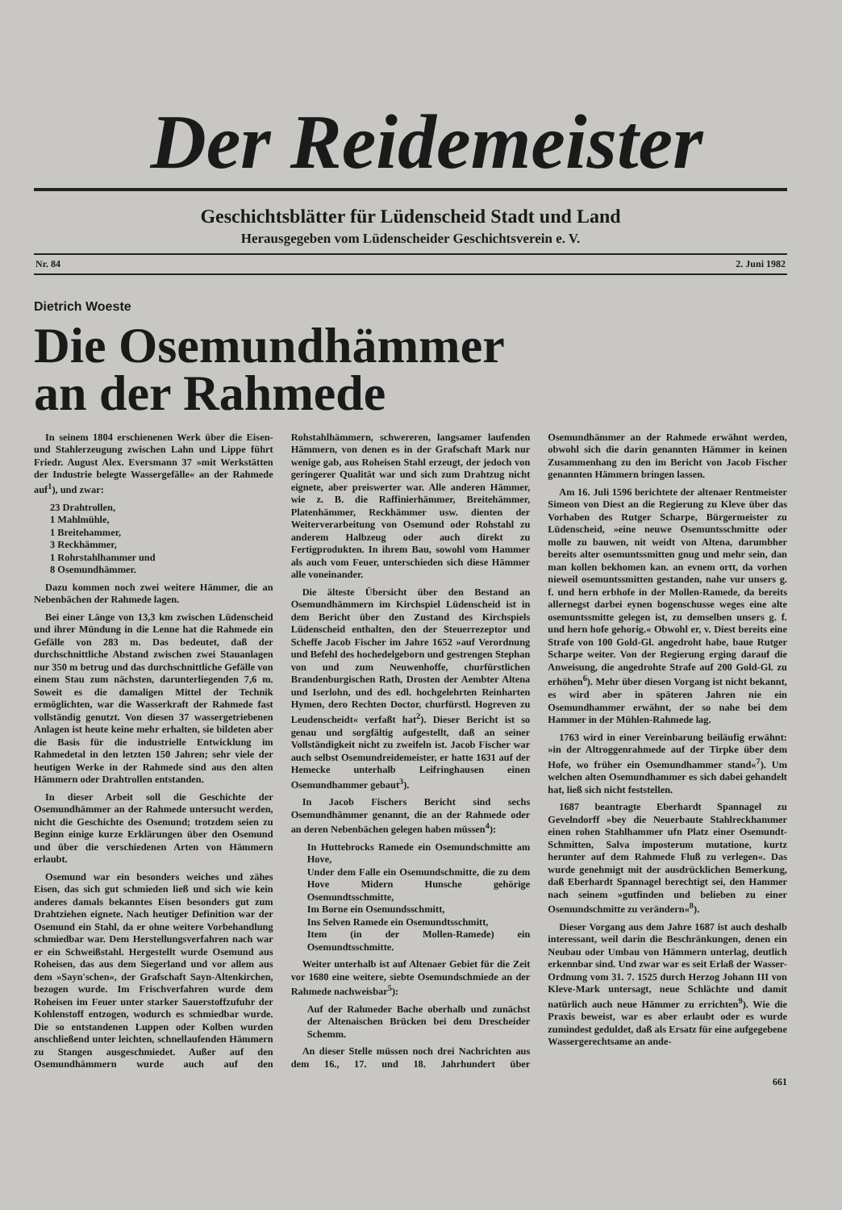Der Reidemeister
Geschichtsblätter für Lüdenscheid Stadt und Land
Herausgegeben vom Lüdenscheider Geschichtsverein e. V.
Nr. 84 2. Juni 1982
Dietrich Woeste
Die Osemundhämmer
an der Rahmede
In seinem 1804 erschienenen Werk über die Eisen- und Stahlerzeugung zwischen Lahn und Lippe führt Friedr. August Alex. Eversmann 37 »mit Werkstätten der Industrie belegte Wassergefälle« an der Rahmede auf<sup>1</sup>), und zwar:
23 Drahtrollen,
1 Mahlmühle,
1 Breitehammer,
3 Reckhämmer,
1 Rohrstahlhammer und
8 Osemundhämmer.
Dazu kommen noch zwei weitere Hämmer, die an Nebenbächen der Rahmede lagen.
Bei einer Länge von 13,3 km zwischen Lüdenscheid und ihrer Mündung in die Lenne hat die Rahmede ein Gefälle von 283 m. Das bedeutet, daß der durchschnittliche Abstand zwischen zwei Stauanlagen nur 350 m betrug und das durchschnittliche Gefälle von einem Stau zum nächsten, darunterliegenden 7,6 m. Soweit es die damaligen Mittel der Technik ermöglichten, war die Wasserkraft der Rahmede fast vollständig genutzt. Von diesen 37 wassergetriebenen Anlagen ist heute keine mehr erhalten, sie bildeten aber die Basis für die industrielle Entwicklung im Rahmedetal in den letzten 150 Jahren; sehr viele der heutigen Werke in der Rahmede sind aus den alten Hämmern oder Drahtrollen entstanden.
In dieser Arbeit soll die Geschichte der Osemundhämmer an der Rahmede untersucht werden, nicht die Geschichte des Osemund; trotzdem seien zu Beginn einige kurze Erklärungen über den Osemund und über die verschiedenen Arten von Hämmern erlaubt.
Osemund war ein besonders weiches und zähes Eisen, das sich gut schmieden ließ und sich wie kein anderes damals bekanntes Eisen besonders gut zum Drahtziehen eignete. Nach heutiger Definition war der Osemund ein Stahl, da er ohne weitere Vorbehandlung schmiedbar war. Dem Herstellungsverfahren nach war er ein Schweißstahl. Hergestellt wurde Osemund aus Roheisen, das aus dem Siegerland und vor allem aus dem »Sayn'schen«, der Grafschaft Sayn-Altenkirchen, bezogen wurde. Im Frischverfahren wurde dem Roheisen im Feuer unter starker Sauerstoffzufuhr der Kohlenstoff entzogen, wodurch es schmiedbar wurde. Die so entstandenen Luppen oder Kolben wurden anschließend unter leichten, schnellaufenden Hämmern zu Stangen ausgeschmiedet. Außer auf den Osemundhämmern wurde auch auf den Rohstahlhämmern, schwereren, langsamer laufenden Hämmern, von denen es in der Grafschaft Mark nur wenige gab, aus Roheisen Stahl erzeugt, der jedoch von geringerer Qualität war und sich zum Drahtzug nicht eignete, aber preiswerter war. Alle anderen Hämmer, wie z. B. die Raffinierhämmer, Breitehämmer, Platenhämmer, Reckhämmer usw. dienten der Weiterverarbeitung von Osemund oder Rohstahl zu anderem Halbzeug oder auch direkt zu Fertigprodukten. In ihrem Bau, sowohl vom Hammer als auch vom Feuer, unterschieden sich diese Hämmer alle voneinander.
Die älteste Übersicht über den Bestand an Osemundhämmern im Kirchspiel Lüdenscheid ist in dem Bericht über den Zustand des Kirchspiels Lüdenscheid enthalten, den der Steuerrezeptor und Scheffe Jacob Fischer im Jahre 1652 »auf Verordnung und Befehl des hochedelgeborn und gestrengen Stephan von und zum Neuwenhoffe, churfürstlichen Brandenburgischen Rath, Drosten der Aembter Altena und Iserlohn, und des edl. hochgelehrten Reinharten Hymen, dero Rechten Doctor, churfürstl. Hogreven zu Leudenscheidt« verfaßt hat<sup>2</sup>). Dieser Bericht ist so genau und sorgfältig aufgestellt, daß an seiner Vollständigkeit nicht zu zweifeln ist. Jacob Fischer war auch selbst Osemundreidemeister, er hatte 1631 auf der Hemecke unterhalb Leifringhausen einen Osemundhammer gebaut<sup>3</sup>).
In Jacob Fischers Bericht sind sechs Osemundhämmer genannt, die an der Rahmede oder an deren Nebenbächen gelegen haben müssen<sup>4</sup>):
In Huttebrocks Ramede ein Osemundschmitte am Hove,
Under dem Falle ein Osemundschmitte, die zu dem Hove Midern Hunsche gehörige Osemundtsschmitte,
Im Borne ein Osemundsschmitt,
Ins Selven Ramede ein Osemundtsschmitt,
Item (in der Mollen-Ramede) ein Osemundtsschmitte.
Weiter unterhalb ist auf Altenaer Gebiet für die Zeit vor 1680 eine weitere, siebte Osemundschmiede an der Rahmede nachweisbar<sup>5</sup>):
Auf der Rahmeder Bache oberhalb und zunächst der Altenaischen Brücken bei dem Drescheider Schemm.
An dieser Stelle müssen noch drei Nachrichten aus dem 16., 17. und 18. Jahrhundert über Osemundhämmer an der Rahmede erwähnt werden, obwohl sich die darin genannten Hämmer in keinen Zusammenhang zu den im Bericht von Jacob Fischer genannten Hämmern bringen lassen.
Am 16. Juli 1596 berichtete der altenaer Rentmeister Simeon von Diest an die Regierung zu Kleve über das Vorhaben des Rutger Scharpe, Bürgermeister zu Lüdenscheid, »eine neuwe Osemuntsschmitte oder molle zu bauwen, nit weidt von Altena, darumbher bereits alter osemuntssmitten gnug und mehr sein, dan man kollen bekhomen kan. an evnem ortt, da vorhen nieweil osemuntssmitten gestanden, nahe vur unsers g. f. und hern erbhofe in der Mollen-Ramede, da bereits allernegst darbei eynen bogenschusse weges eine alte osemuntssmitte gelegen ist, zu demselben unsers g. f. und hern hofe gehorig.« Obwohl er, v. Diest bereits eine Strafe von 100 Gold-Gl. angedroht habe, baue Rutger Scharpe weiter. Von der Regierung erging darauf die Anweisung, die angedrohte Strafe auf 200 Gold-Gl. zu erhöhen<sup>6</sup>). Mehr über diesen Vorgang ist nicht bekannt, es wird aber in späteren Jahren nie ein Osemundhammer erwähnt, der so nahe bei dem Hammer in der Mühlen-Rahmede lag.
1763 wird in einer Vereinbarung beiläufig erwähnt: »in der Altroggenrahmede auf der Tirpke über dem Hofe, wo früher ein Osemundhammer stand«<sup>7</sup>). Um welchen alten Osemundhammer es sich dabei gehandelt hat, ließ sich nicht feststellen.
1687 beantragte Eberhardt Spannagel zu Gevelndorff »bey die Neuerbaute Stahlreckhammer einen rohen Stahlhammer ufn Platz einer Osemundt-Schmitten, Salva imposterum mutatione, kurtz herunter auf dem Rahmede Fluß zu verlegen«. Das wurde genehmigt mit der ausdrücklichen Bemerkung, daß Eberhardt Spannagel berechtigt sei, den Hammer nach seinem »gutfinden und belieben zu einer Osemundschmitte zu verändern«<sup>8</sup>).
Dieser Vorgang aus dem Jahre 1687 ist auch deshalb interessant, weil darin die Beschränkungen, denen ein Neubau oder Umbau von Hämmern unterlag, deutlich erkennbar sind. Und zwar war es seit Erlaß der Wasser-Ordnung vom 31. 7. 1525 durch Herzog Johann III von Kleve-Mark untersagt, neue Schlächte und damit natürlich auch neue Hämmer zu errichten<sup>9</sup>). Wie die Praxis beweist, war es aber erlaubt oder es wurde zumindest geduldet, daß als Ersatz für eine aufgegebene Wassergerechtsame an ande-
661